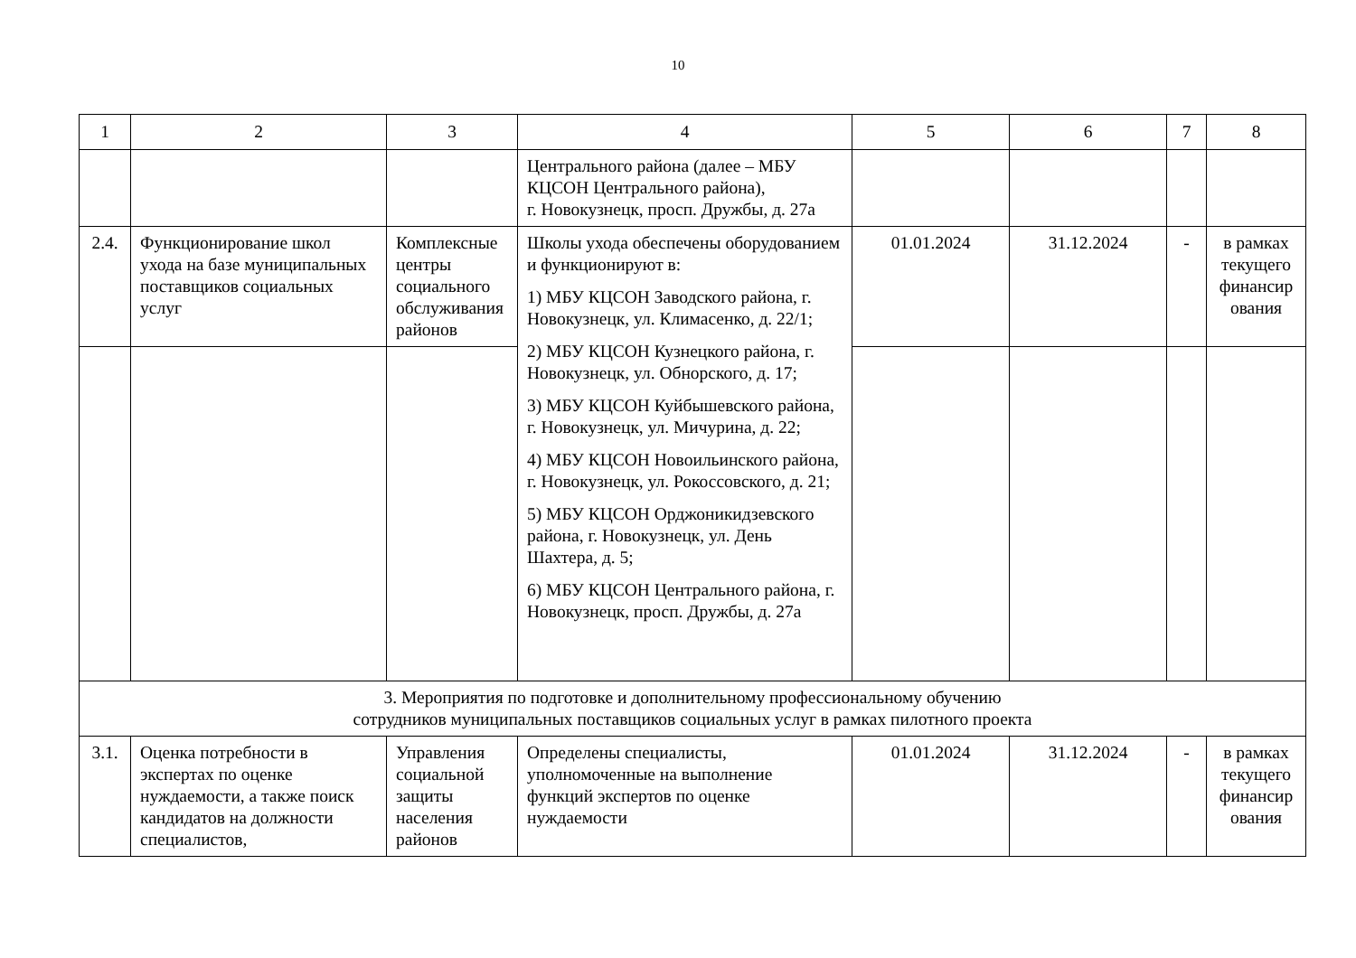10
| 1 | 2 | 3 | 4 | 5 | 6 | 7 | 8 |
| --- | --- | --- | --- | --- | --- | --- | --- |
| | | | Центрального района (далее – МБУ КЦСОН Центрального района), г. Новокузнецк, просп. Дружбы, д. 27а | | | | |
| 2.4. | Функционирование школ ухода на базе муниципальных поставщиков социальных услуг | Комплексные центры социального обслуживания районов | Школы ухода обеспечены оборудованием и функционируют в: 1) МБУ КЦСОН Заводского района, г. Новокузнецк, ул. Климасенко, д. 22/1; 2) МБУ КЦСОН Кузнецкого района, г. Новокузнецк, ул. Обнорского, д. 17; 3) МБУ КЦСОН Куйбышевского района, г. Новокузнецк, ул. Мичурина, д. 22; 4) МБУ КЦСОН Новоильинского района, г. Новокузнецк, ул. Рокоссовского, д. 21; 5) МБУ КЦСОН Орджоникидзевского района, г. Новокузнецк, ул. День Шахтера, д. 5; 6) МБУ КЦСОН Центрального района, г. Новокузнецк, просп. Дружбы, д. 27а | 01.01.2024 | 31.12.2024 | - | в рамках текущего финансир ования |
| 3. Мероприятия по подготовке и дополнительному профессиональному обучению сотрудников муниципальных поставщиков социальных услуг в рамках пилотного проекта | | | | | | | |
| 3.1. | Оценка потребности в экспертах по оценке нуждаемости, а также поиск кандидатов на должности специалистов, | Управления социальной защиты населения районов | Определены специалисты, уполномоченные на выполнение функций экспертов по оценке нуждаемости | 01.01.2024 | 31.12.2024 | - | в рамках текущего финансир ования |